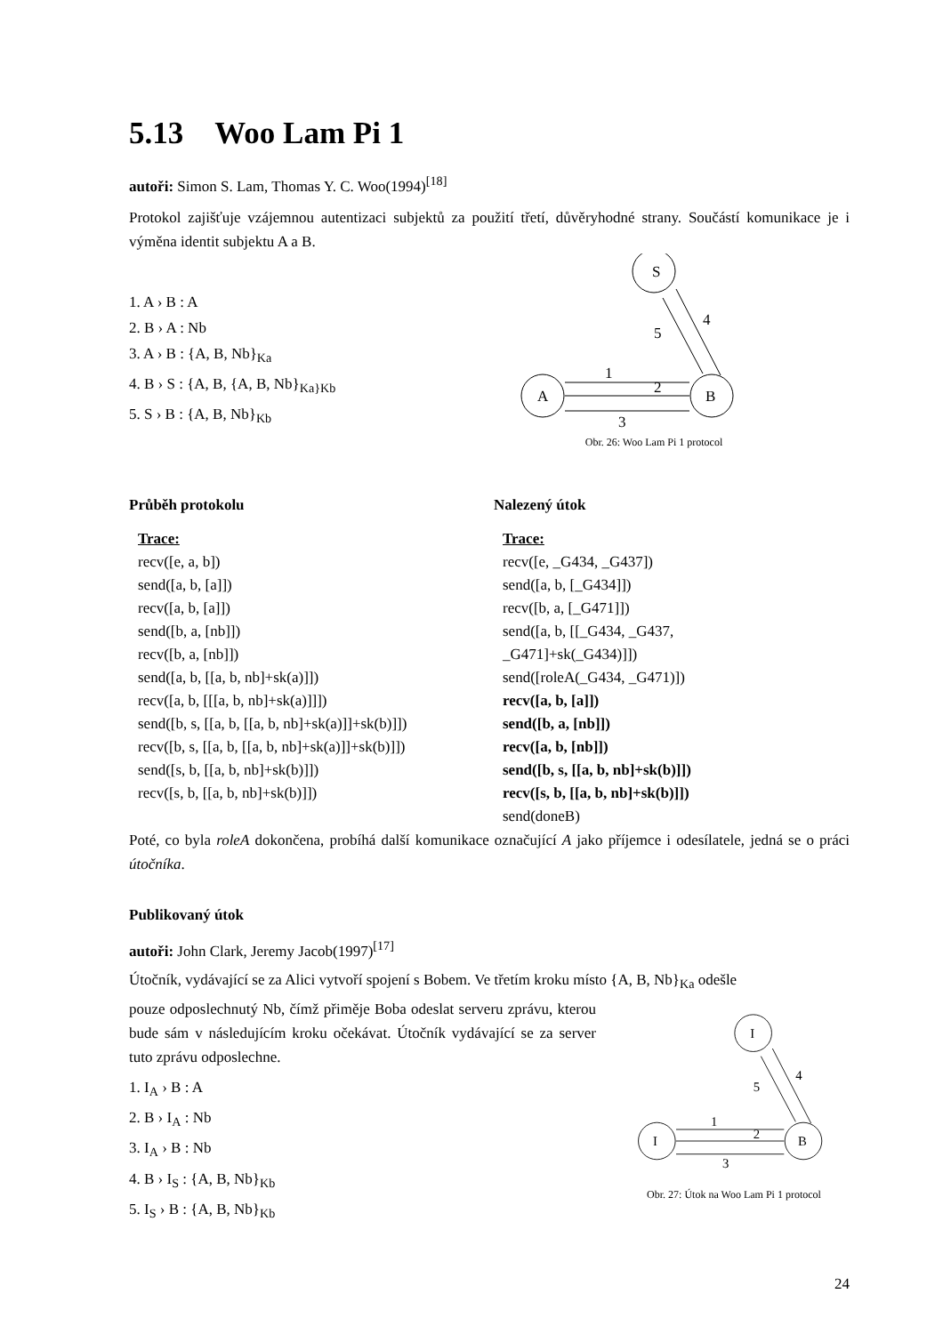5.13 Woo Lam Pi 1
autoři: Simon S. Lam, Thomas Y. C. Woo(1994)<sup>[18]</sup>
Protokol zajišťuje vzájemnou autentizaci subjektů za použití třetí, důvěryhodné strany. Součástí komunikace je i výměna identit subjektu A a B.
1. A › B : A
2. B › A : Nb
3. A › B : {A, B, Nb}<sub>Ka</sub>
4. B › S : {A, B, {A, B, Nb}<sub>Ka}Kb</sub>
5. S › B : {A, B, Nb}<sub>Kb</sub>
S
A
B
1
2
3
4
5
Obr. 26: Woo Lam Pi 1 protocol
Průběh protokolu
Trace:
recv([e, a, b])
send([a, b, [a]])
recv([a, b, [a]])
send([b, a, [nb]])
recv([b, a, [nb]])
send([a, b, [[a, b, nb]+sk(a)]])
recv([a, b, [[[a, b, nb]+sk(a)]]])
send([b, s, [[a, b, [[a, b, nb]+sk(a)]]+sk(b)]])
recv([b, s, [[a, b, [[a, b, nb]+sk(a)]]+sk(b)]])
send([s, b, [[a, b, nb]+sk(b)]])
recv([s, b, [[a, b, nb]+sk(b)]])
Nalezený útok
Trace:
recv([e, _G434, _G437])
send([a, b, [_G434]])
recv([b, a, [_G471]])
send([a, b, [[_G434, _G437,
_G471]+sk(_G434)]])
send([roleA(_G434, _G471)])
recv([a, b, [a]])
send([b, a, [nb]])
recv([a, b, [nb]])
send([b, s, [[a, b, nb]+sk(b)]])
recv([s, b, [[a, b, nb]+sk(b)]])
send(doneB)
Poté, co byla roleA dokončena, probíhá další komunikace označující A jako příjemce i odesílatele, jedná se o práci útočníka.
Publikovaný útok
autoři: John Clark, Jeremy Jacob(1997)<sup>[17]</sup>
Útočník, vydávající se za Alici vytvoří spojení s Bobem. Ve třetím kroku místo {A, B, Nb}<sub>Ka</sub> odešle
pouze odposlechnutý Nb, čímž přiměje Boba odeslat serveru zprávu, kterou bude sám v následujícím kroku očekávat. Útočník vydávající se za server tuto zprávu odposlechne.
1. I<sub>A</sub> › B : A
2. B › I<sub>A</sub> : Nb
3. I<sub>A</sub> › B : Nb
4. B › I<sub>S</sub> : {A, B, Nb}<sub>Kb</sub>
5. I<sub>S</sub> › B : {A, B, Nb}<sub>Kb</sub>
I
I
B
1
2
3
4
5
Obr. 27: Útok na Woo Lam Pi 1 protocol
24